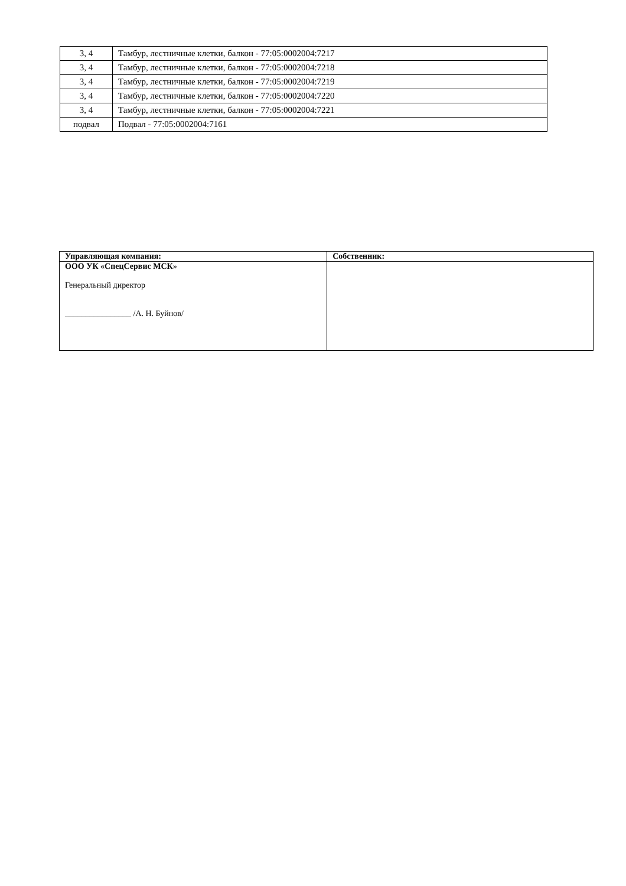| 3, 4 | Тамбур, лестничные клетки, балкон - 77:05:0002004:7217 |
| 3, 4 | Тамбур, лестничные клетки, балкон - 77:05:0002004:7218 |
| 3, 4 | Тамбур, лестничные клетки, балкон - 77:05:0002004:7219 |
| 3, 4 | Тамбур, лестничные клетки, балкон - 77:05:0002004:7220 |
| 3, 4 | Тамбур, лестничные клетки, балкон - 77:05:0002004:7221 |
| подвал | Подвал - 77:05:0002004:7161 |
| Управляющая компания: | Собственник: |
| --- | --- |
| ООО УК «СпецСервис МСК » Генеральный директор ________________ /А. Н. Буйнов/ | |